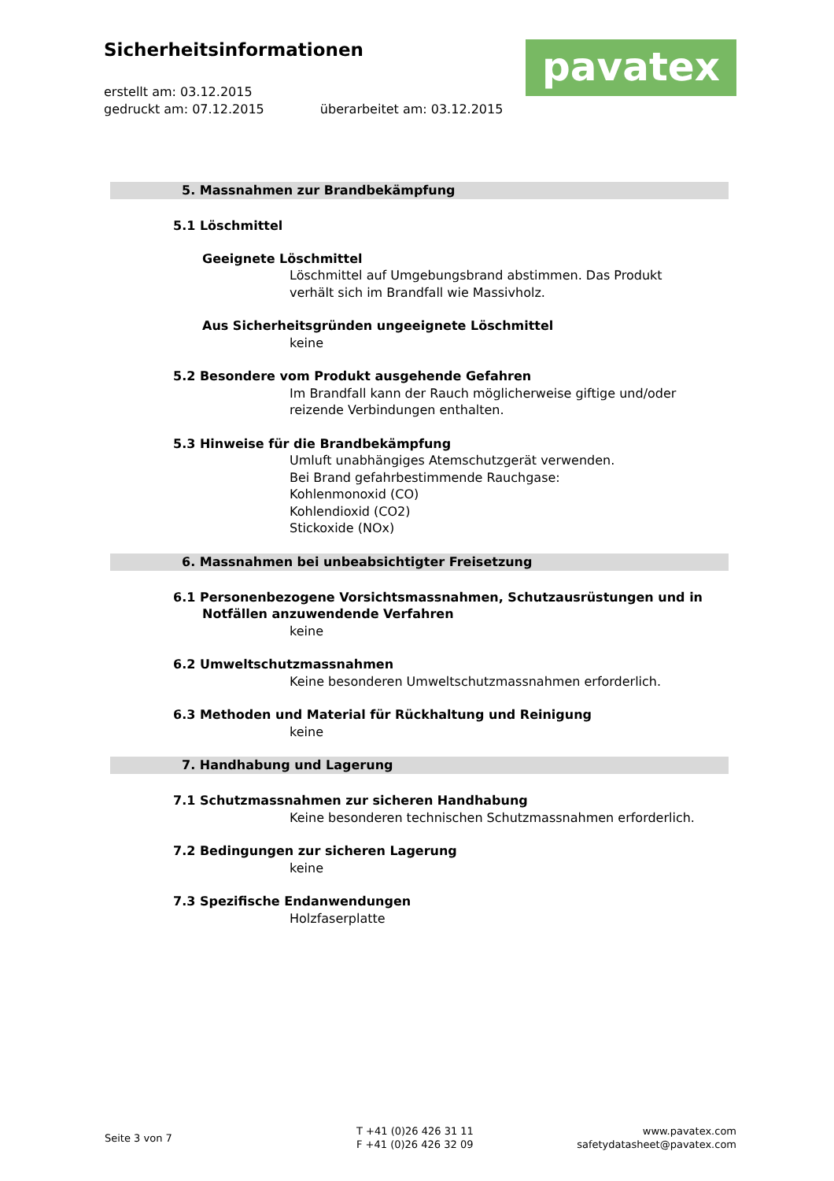Sicherheitsinformationen
erstellt am: 03.12.2015
gedruckt am: 07.12.2015 überarbeitet am: 03.12.2015
pavatex
5. Massnahmen zur Brandbekämpfung
5.1 Löschmittel
Geeignete Löschmittel
Löschmittel auf Umgebungsbrand abstimmen. Das Produkt
verhält sich im Brandfall wie Massivholz.
Aus Sicherheitsgründen ungeeignete Löschmittel
keine
5.2 Besondere vom Produkt ausgehende Gefahren
Im Brandfall kann der Rauch möglicherweise giftige und/oder
reizende Verbindungen enthalten.
5.3 Hinweise für die Brandbekämpfung
Umluft unabhängiges Atemschutzgerät verwenden.
Bei Brand gefahrbestimmende Rauchgase:
Kohlenmonoxid (CO)
Kohlendioxid (CO2)
Stickoxide (NOx)
6. Massnahmen bei unbeabsichtigter Freisetzung
6.1 Personenbezogene Vorsichtsmassnahmen, Schutzausrüstungen und in Notfällen anzuwendende Verfahren
keine
6.2 Umweltschutzmassnahmen
Keine besonderen Umweltschutzmassnahmen erforderlich.
6.3 Methoden und Material für Rückhaltung und Reinigung
keine
7. Handhabung und Lagerung
7.1 Schutzmassnahmen zur sicheren Handhabung
Keine besonderen technischen Schutzmassnahmen erforderlich.
7.2 Bedingungen zur sicheren Lagerung
keine
7.3 Spezifische Endanwendungen
Holzfaserplatte
Seite 3 von 7
T +41 (0)26 426 31 11
F +41 (0)26 426 32 09
www.pavatex.com
safetydatasheet@pavatex.com